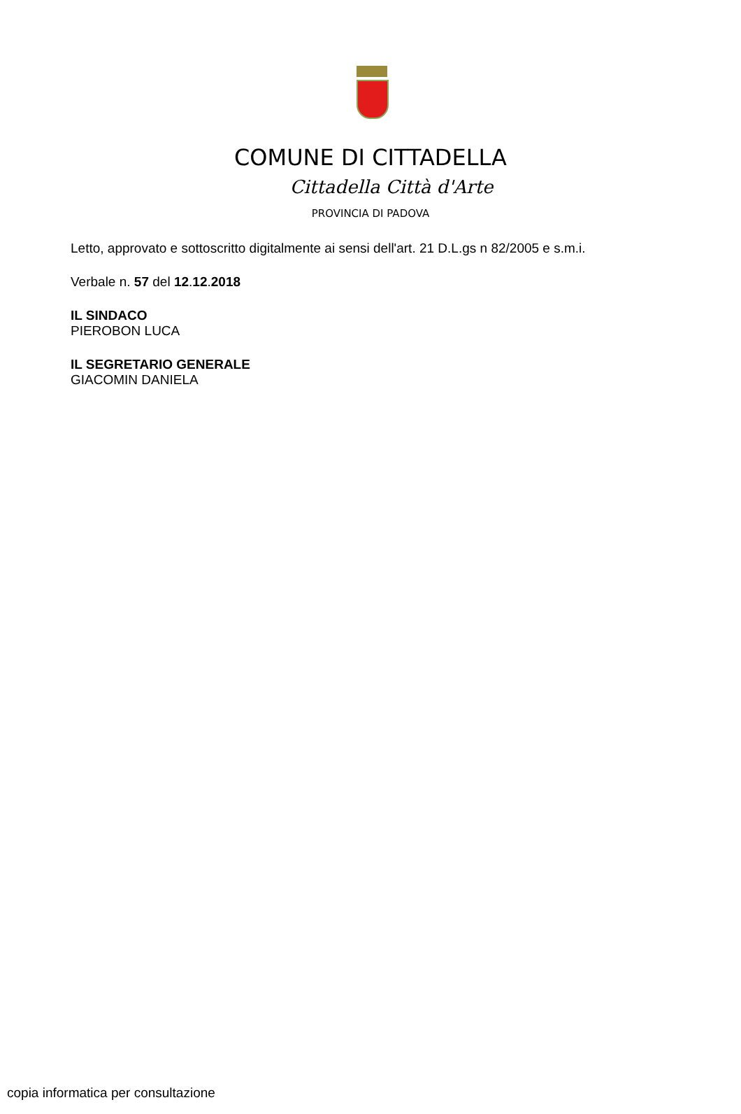COMUNE DI CITTADELLA
Cittadella Città d'Arte
PROVINCIA DI PADOVA
Letto, approvato e sottoscritto digitalmente ai sensi dell'art. 21 D.L.gs n 82/2005 e s.m.i.
Verbale n. 57 del 12.12.2018
IL SINDACO
PIEROBON LUCA
IL SEGRETARIO GENERALE
GIACOMIN DANIELA
copia informatica per consultazione